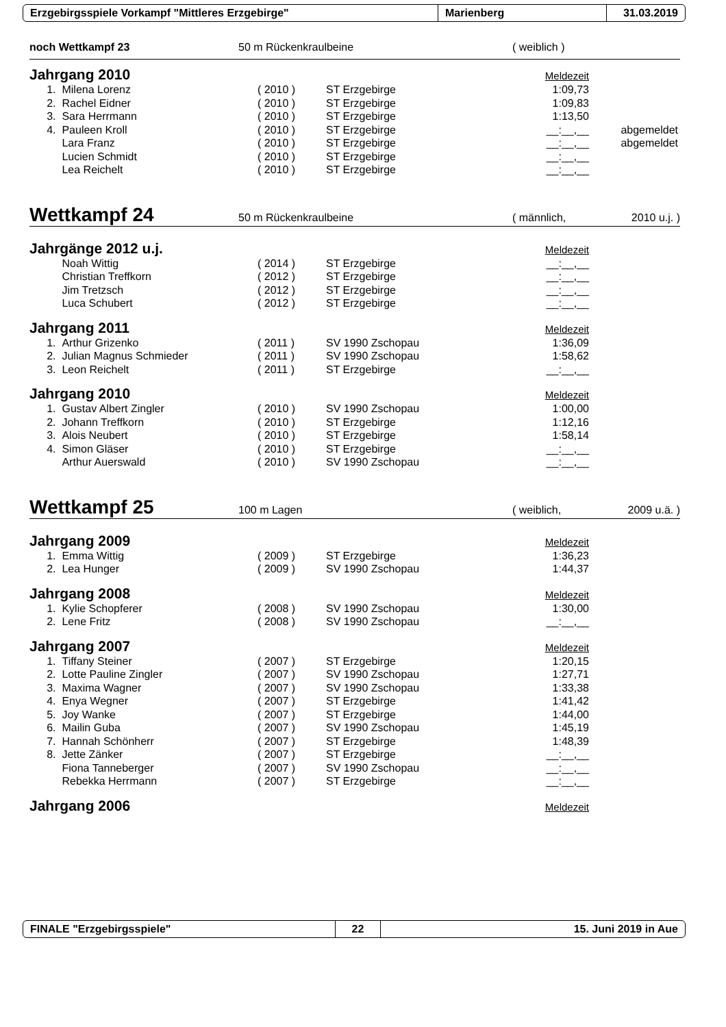Erzgebirgsspiele Vorkampf "Mittleres Erzgebirge" Marienberg 31.03.2019
noch Wettkampf 23 50 m Rückenkraulbeine ( weiblich )
Jahrgang 2010 Meldezeit
| 1. | Milena Lorenz | ( 2010 ) | ST Erzgebirge | 1:09,73 | |
| 2. | Rachel Eidner | ( 2010 ) | ST Erzgebirge | 1:09,83 | |
| 3. | Sara Herrmann | ( 2010 ) | ST Erzgebirge | 1:13,50 | |
| 4. | Pauleen Kroll | ( 2010 ) | ST Erzgebirge | __:__,__ | abgemeldet |
| | Lara Franz | ( 2010 ) | ST Erzgebirge | __:__,__ | abgemeldet |
| | Lucien Schmidt | ( 2010 ) | ST Erzgebirge | __:__,__ | |
| | Lea Reichelt | ( 2010 ) | ST Erzgebirge | __:__,__ | |
Wettkampf 24 50 m Rückenkraulbeine ( männlich, 2010 u.j. )
Jahrgänge 2012 u.j. Meldezeit
| | Noah Wittig | ( 2014 ) | ST Erzgebirge | __:__,__ |
| | Christian Treffkorn | ( 2012 ) | ST Erzgebirge | __:__,__ |
| | Jim Tretzsch | ( 2012 ) | ST Erzgebirge | __:__,__ |
| | Luca Schubert | ( 2012 ) | ST Erzgebirge | __:__,__ |
Jahrgang 2011 Meldezeit
| 1. | Arthur Grizenko | ( 2011 ) | SV 1990 Zschopau | 1:36,09 |
| 2. | Julian Magnus Schmieder | ( 2011 ) | SV 1990 Zschopau | 1:58,62 |
| 3. | Leon Reichelt | ( 2011 ) | ST Erzgebirge | __:__,__ |
Jahrgang 2010 Meldezeit
| 1. | Gustav Albert Zingler | ( 2010 ) | SV 1990 Zschopau | 1:00,00 |
| 2. | Johann Treffkorn | ( 2010 ) | ST Erzgebirge | 1:12,16 |
| 3. | Alois Neubert | ( 2010 ) | ST Erzgebirge | 1:58,14 |
| 4. | Simon Gläser | ( 2010 ) | ST Erzgebirge | __:__,__ |
| | Arthur Auerswald | ( 2010 ) | SV 1990 Zschopau | __:__,__ |
Wettkampf 25 100 m Lagen ( weiblich, 2009 u.ä. )
Jahrgang 2009 Meldezeit
| 1. | Emma Wittig | ( 2009 ) | ST Erzgebirge | 1:36,23 |
| 2. | Lea Hunger | ( 2009 ) | SV 1990 Zschopau | 1:44,37 |
Jahrgang 2008 Meldezeit
| 1. | Kylie Schopferer | ( 2008 ) | SV 1990 Zschopau | 1:30,00 |
| 2. | Lene Fritz | ( 2008 ) | SV 1990 Zschopau | __:__,__ |
Jahrgang 2007 Meldezeit
| 1. | Tiffany Steiner | ( 2007 ) | ST Erzgebirge | 1:20,15 |
| 2. | Lotte Pauline Zingler | ( 2007 ) | SV 1990 Zschopau | 1:27,71 |
| 3. | Maxima Wagner | ( 2007 ) | SV 1990 Zschopau | 1:33,38 |
| 4. | Enya Wegner | ( 2007 ) | ST Erzgebirge | 1:41,42 |
| 5. | Joy Wanke | ( 2007 ) | ST Erzgebirge | 1:44,00 |
| 6. | Mailin Guba | ( 2007 ) | SV 1990 Zschopau | 1:45,19 |
| 7. | Hannah Schönherr | ( 2007 ) | ST Erzgebirge | 1:48,39 |
| 8. | Jette Zänker | ( 2007 ) | ST Erzgebirge | __:__,__ |
| | Fiona Tanneberger | ( 2007 ) | SV 1990 Zschopau | __:__,__ |
| | Rebekka Herrmann | ( 2007 ) | ST Erzgebirge | __:__,__ |
Jahrgang 2006 Meldezeit
FINALE "Erzgebirgsspiele" 22 15. Juni 2019 in Aue